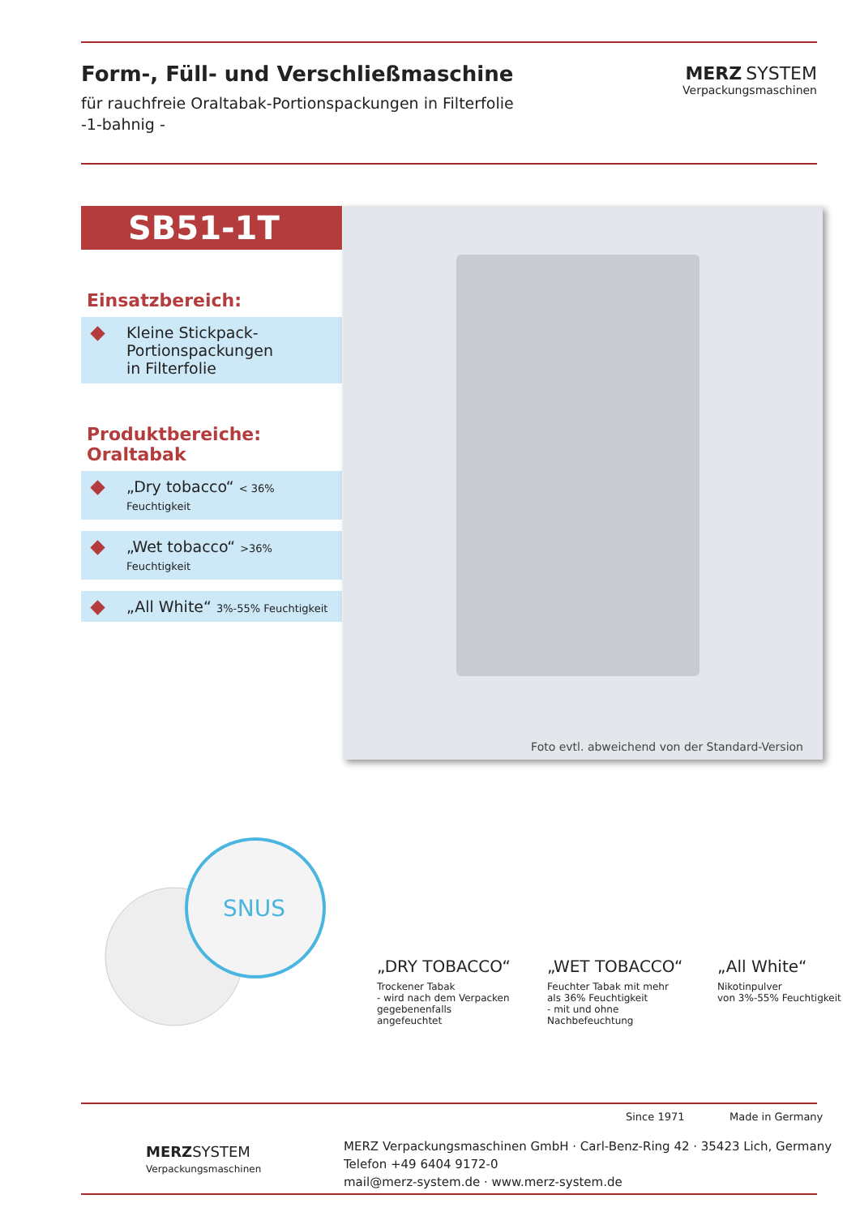Form-, Füll- und Verschließmaschine
für rauchfreie Oraltabak-Portionspackungen in Filterfolie
-1-bahnig -
MERZ SYSTEM
Verpackungsmaschinen
SB51-1T
Einsatzbereich:
Kleine Stickpack-
Portionspackungen
in Filterfolie
Produktbereiche: Oraltabak
„Dry tobacco“ < 36% Feuchtigkeit
„Wet tobacco“ >36% Feuchtigkeit
„All White“ 3%-55% Feuchtigkeit
Foto evtl. abweichend von der Standard-Version
SNUS
„DRY TOBACCO“Trockener Tabak
- wird nach dem Verpacken gegebenenfalls angefeuchtet
„WET TOBACCO“Feuchter Tabak mit mehr als 36% Feuchtigkeit
- mit und ohne Nachbefeuchtung
„All White“Nikotinpulver
von 3%-55% Feuchtigkeit
Since 1971 Made in Germany
MERZ SYSTEM
Verpackungsmaschinen
MERZ Verpackungsmaschinen GmbH · Carl-Benz-Ring 42 · 35423 Lich, Germany
Telefon +49 6404 9172-0
mail@merz-system.de · www.merz-system.de